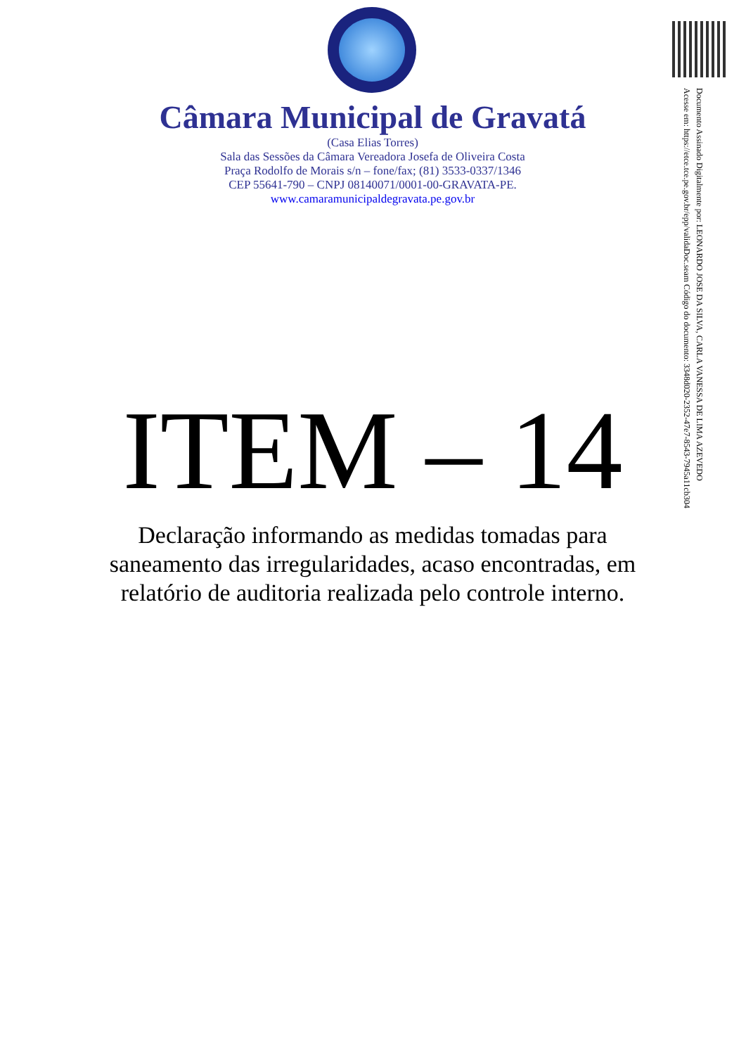Câmara Municipal de Gravatá
(Casa Elias Torres)
Sala das Sessões da Câmara Vereadora Josefa de Oliveira Costa
Praça Rodolfo de Morais s/n – fone/fax; (81) 3533-0337/1346
CEP 55641-790 – CNPJ 08140071/0001-00-GRAVATA-PE.
www.camaramunicipaldegravata.pe.gov.br
ITEM – 14
Declaração informando as medidas tomadas para saneamento das irregularidades, acaso encontradas, em relatório de auditoria realizada pelo controle interno.
Documento Assinado Digitalmente por: LEONARDO JOSE DA SILVA, CARLA VANESSA DE LIMA AZEVEDO
Acesse em: https://etce.tce.pe.gov.br/epp/validaDoc.seam Código do documento: 3348d020-2352-47e7-8543-7945a11cb304